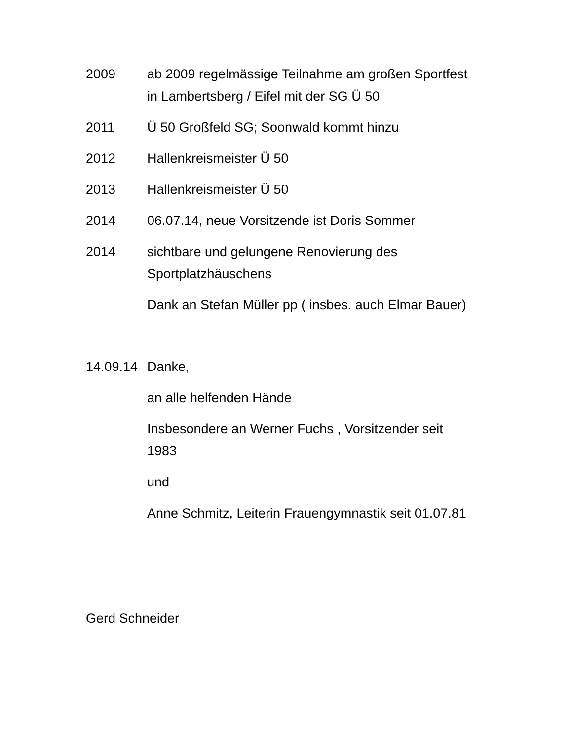2009 ab 2009 regelmässige Teilnahme am großen Sportfest in Lambertsberg / Eifel mit der SG Ü 50
2011 Ü 50 Großfeld SG; Soonwald kommt hinzu
2012 Hallenkreismeister Ü 50
2013 Hallenkreismeister Ü 50
2014 06.07.14, neue Vorsitzende ist Doris Sommer
2014 sichtbare und gelungene Renovierung des Sportplatzhäuschens
Dank an Stefan Müller pp ( insbes. auch Elmar Bauer)
14.09.14
Danke,
an alle helfenden Hände
Insbesondere an Werner Fuchs , Vorsitzender seit 1983
und
Anne Schmitz, Leiterin Frauengymnastik seit 01.07.81
Gerd Schneider